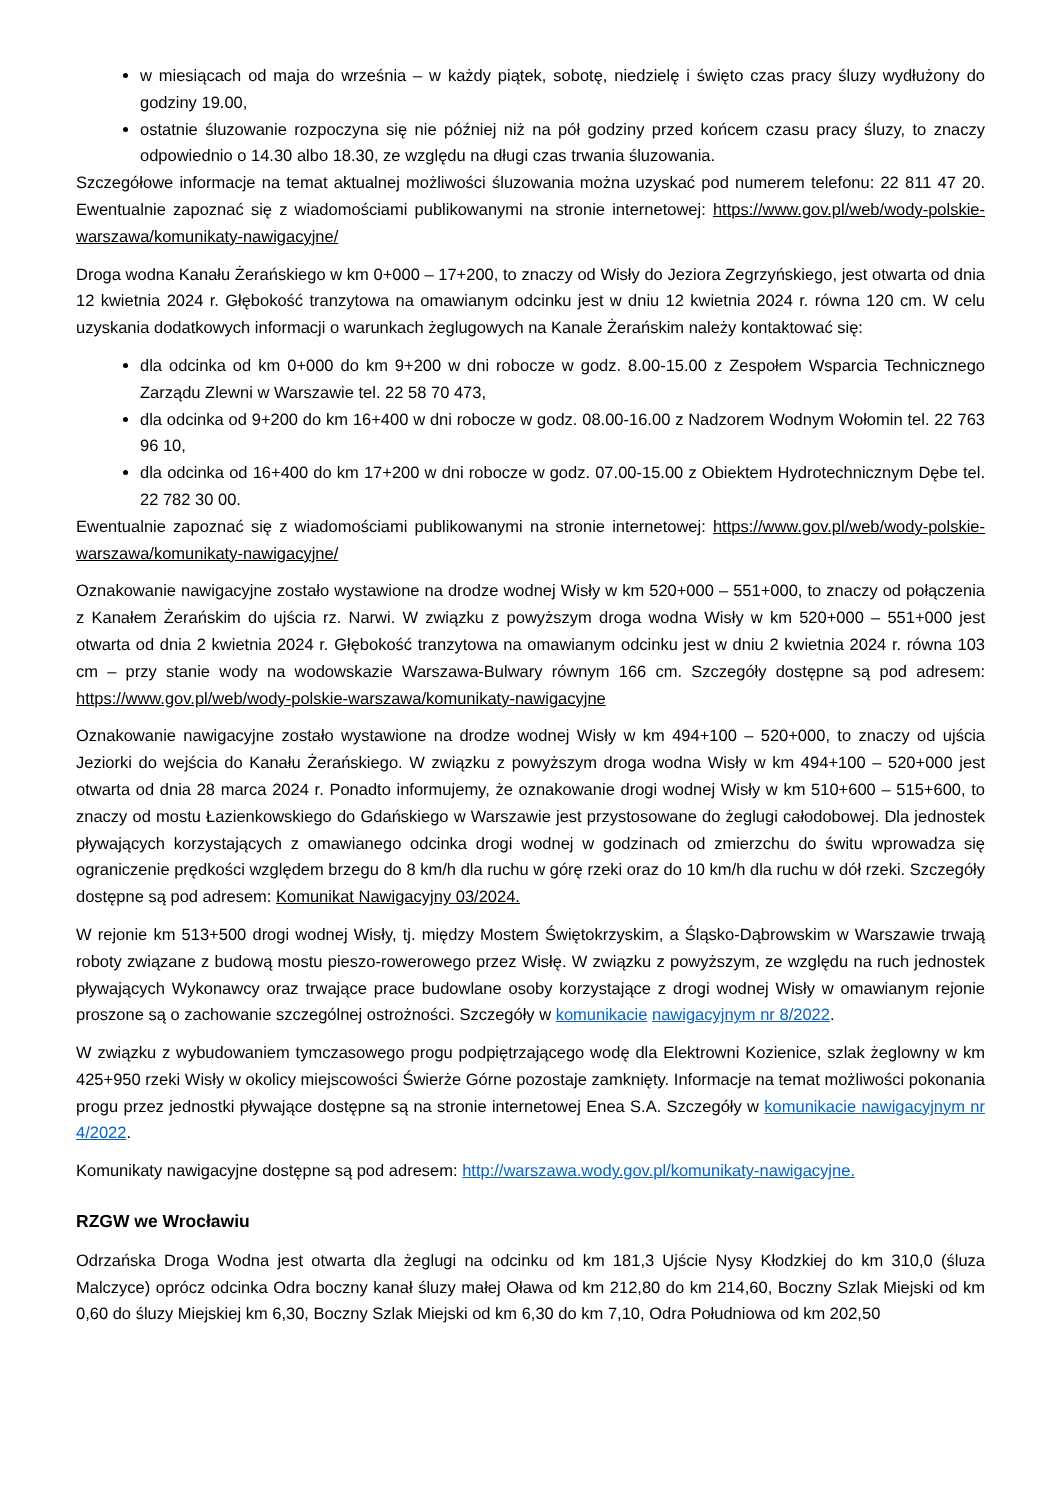w miesiącach od maja do września – w każdy piątek, sobotę, niedzielę i święto czas pracy śluzy wydłużony do godziny 19.00,
ostatnie śluzowanie rozpoczyna się nie później niż na pół godziny przed końcem czasu pracy śluzy, to znaczy odpowiednio o 14.30 albo 18.30, ze względu na długi czas trwania śluzowania.
Szczegółowe informacje na temat aktualnej możliwości śluzowania można uzyskać pod numerem telefonu: 22 811 47 20. Ewentualnie zapoznać się z wiadomościami publikowanymi na stronie internetowej: https://www.gov.pl/web/wody-polskie-warszawa/komunikaty-nawigacyjne/
Droga wodna Kanału Żerańskiego w km 0+000 – 17+200, to znaczy od Wisły do Jeziora Zegrzyńskiego, jest otwarta od dnia 12 kwietnia 2024 r. Głębokość tranzytowa na omawianym odcinku jest w dniu 12 kwietnia 2024 r. równa 120 cm. W celu uzyskania dodatkowych informacji o warunkach żeglugowych na Kanale Żerańskim należy kontaktować się:
dla odcinka od km 0+000 do km 9+200 w dni robocze w godz. 8.00-15.00 z Zespołem Wsparcia Technicznego Zarządu Zlewni w Warszawie tel. 22 58 70 473,
dla odcinka od 9+200 do km 16+400 w dni robocze w godz. 08.00-16.00 z Nadzorem Wodnym Wołomin tel. 22 763 96 10,
dla odcinka od 16+400 do km 17+200 w dni robocze w godz. 07.00-15.00 z Obiektem Hydrotechnicznym Dębe tel. 22 782 30 00.
Ewentualnie zapoznać się z wiadomościami publikowanymi na stronie internetowej: https://www.gov.pl/web/wody-polskie-warszawa/komunikaty-nawigacyjne/
Oznakowanie nawigacyjne zostało wystawione na drodze wodnej Wisły w km 520+000 – 551+000, to znaczy od połączenia z Kanałem Żerańskim do ujścia rz. Narwi. W związku z powyższym droga wodna Wisły w km 520+000 – 551+000 jest otwarta od dnia 2 kwietnia 2024 r. Głębokość tranzytowa na omawianym odcinku jest w dniu 2 kwietnia 2024 r. równa 103 cm – przy stanie wody na wodowskazie Warszawa-Bulwary równym 166 cm. Szczegóły dostępne są pod adresem: https://www.gov.pl/web/wody-polskie-warszawa/komunikaty-nawigacyjne
Oznakowanie nawigacyjne zostało wystawione na drodze wodnej Wisły w km 494+100 – 520+000, to znaczy od ujścia Jeziorki do wejścia do Kanału Żerańskiego. W związku z powyższym droga wodna Wisły w km 494+100 – 520+000 jest otwarta od dnia 28 marca 2024 r. Ponadto informujemy, że oznakowanie drogi wodnej Wisły w km 510+600 – 515+600, to znaczy od mostu Łazienkowskiego do Gdańskiego w Warszawie jest przystosowane do żeglugi całodobowej. Dla jednostek pływających korzystających z omawianego odcinka drogi wodnej w godzinach od zmierzchu do świtu wprowadza się ograniczenie prędkości względem brzegu do 8 km/h dla ruchu w górę rzeki oraz do 10 km/h dla ruchu w dół rzeki. Szczegóły dostępne są pod adresem: Komunikat Nawigacyjny 03/2024.
W rejonie km 513+500 drogi wodnej Wisły, tj. między Mostem Świętokrzyskim, a Śląsko-Dąbrowskim w Warszawie trwają roboty związane z budową mostu pieszo-rowerowego przez Wisłę. W związku z powyższym, ze względu na ruch jednostek pływających Wykonawcy oraz trwające prace budowlane osoby korzystające z drogi wodnej Wisły w omawianym rejonie proszone są o zachowanie szczególnej ostrożności. Szczegóły w komunikacie nawigacyjnym nr 8/2022.
W związku z wybudowaniem tymczasowego progu podpiętrzającego wodę dla Elektrowni Kozienice, szlak żeglowny w km 425+950 rzeki Wisły w okolicy miejscowości Świerże Górne pozostaje zamknięty. Informacje na temat możliwości pokonania progu przez jednostki pływające dostępne są na stronie internetowej Enea S.A. Szczegóły w komunikacie nawigacyjnym nr 4/2022.
Komunikaty nawigacyjne dostępne są pod adresem: http://warszawa.wody.gov.pl/komunikaty-nawigacyjne.
RZGW we Wrocławiu
Odrzańska Droga Wodna jest otwarta dla żeglugi na odcinku od km 181,3 Ujście Nysy Kłodzkiej do km 310,0 (śluza Malczyce) oprócz odcinka Odra boczny kanał śluzy małej Oława od km 212,80 do km 214,60, Boczny Szlak Miejski od km 0,60 do śluzy Miejskiej km 6,30, Boczny Szlak Miejski od km 6,30 do km 7,10, Odra Południowa od km 202,50